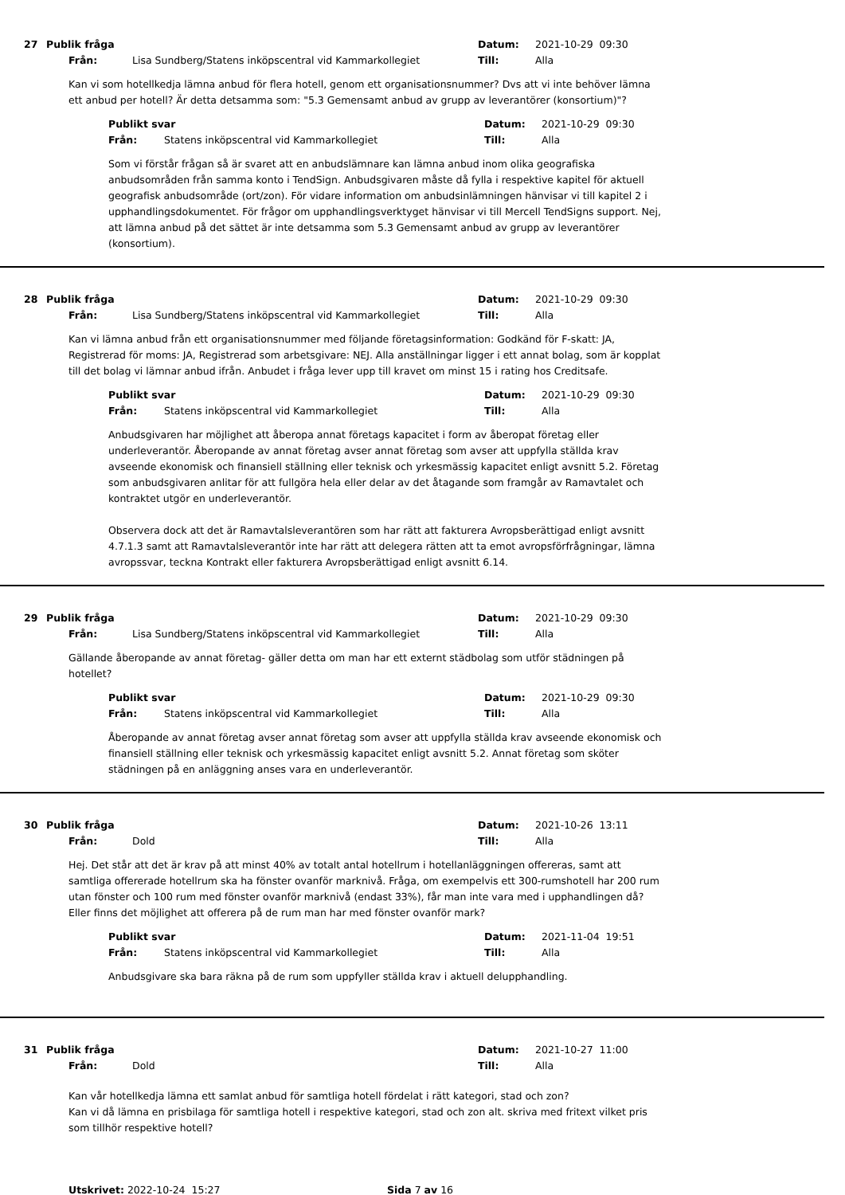27 Publik fråga Datum: 2021-10-29 09:30
Från: Lisa Sundberg/Statens inköpscentral vid Kammarkollegiet Till: Alla
Kan vi som hotellkedja lämna anbud för flera hotell, genom ett organisationsnummer? Dvs att vi inte behöver lämna ett anbud per hotell? Är detta detsamma som: "5.3 Gemensamt anbud av grupp av leverantörer (konsortium)"?
Publikt svar Datum: 2021-10-29 09:30
Från: Statens inköpscentral vid Kammarkollegiet Till: Alla
Som vi förstår frågan så är svaret att en anbudslämnare kan lämna anbud inom olika geografiska anbudsområden från samma konto i TendSign. Anbudsgivaren måste då fylla i respektive kapitel för aktuell geografisk anbudsområde (ort/zon). För vidare information om anbudsinlämningen hänvisar vi till kapitel 2 i upphandlingsdokumentet. För frågor om upphandlingsverktyget hänvisar vi till Mercell TendSigns support. Nej, att lämna anbud på det sättet är inte detsamma som 5.3 Gemensamt anbud av grupp av leverantörer (konsortium).
28 Publik fråga Datum: 2021-10-29 09:30
Från: Lisa Sundberg/Statens inköpscentral vid Kammarkollegiet Till: Alla
Kan vi lämna anbud från ett organisationsnummer med följande företagsinformation: Godkänd för F-skatt: JA, Registrerad för moms: JA, Registrerad som arbetsgivare: NEJ. Alla anställningar ligger i ett annat bolag, som är kopplat till det bolag vi lämnar anbud ifrån. Anbudet i fråga lever upp till kravet om minst 15 i rating hos Creditsafe.
Publikt svar Datum: 2021-10-29 09:30
Från: Statens inköpscentral vid Kammarkollegiet Till: Alla
Anbudsgivaren har möjlighet att åberopa annat företags kapacitet i form av åberopat företag eller underleverantör. Åberopande av annat företag avser annat företag som avser att uppfylla ställda krav avseende ekonomisk och finansiell ställning eller teknisk och yrkesmässig kapacitet enligt avsnitt 5.2. Företag som anbudsgivaren anlitar för att fullgöra hela eller delar av det åtagande som framgår av Ramavtalet och kontraktet utgör en underleverantör.
Observera dock att det är Ramavtalsleverantören som har rätt att fakturera Avropsberättigad enligt avsnitt 4.7.1.3 samt att Ramavtalsleverantör inte har rätt att delegera rätten att ta emot avropsförfrågningar, lämna avropssvar, teckna Kontrakt eller fakturera Avropsberättigad enligt avsnitt 6.14.
29 Publik fråga Datum: 2021-10-29 09:30
Från: Lisa Sundberg/Statens inköpscentral vid Kammarkollegiet Till: Alla
Gällande åberopande av annat företag- gäller detta om man har ett externt städbolag som utför städningen på hotellet?
Publikt svar Datum: 2021-10-29 09:30
Från: Statens inköpscentral vid Kammarkollegiet Till: Alla
Åberopande av annat företag avser annat företag som avser att uppfylla ställda krav avseende ekonomisk och finansiell ställning eller teknisk och yrkesmässig kapacitet enligt avsnitt 5.2. Annat företag som sköter städningen på en anläggning anses vara en underleverantör.
30 Publik fråga Datum: 2021-10-26 13:11
Från: Dold Till: Alla
Hej. Det står att det är krav på att minst 40% av totalt antal hotellrum i hotellanläggningen offereras, samt att samtliga offererade hotellrum ska ha fönster ovanför marknivå. Fråga, om exempelvis ett 300-rumshotell har 200 rum utan fönster och 100 rum med fönster ovanför marknivå (endast 33%), får man inte vara med i upphandlingen då? Eller finns det möjlighet att offerera på de rum man har med fönster ovanför mark?
Publikt svar Datum: 2021-11-04 19:51
Från: Statens inköpscentral vid Kammarkollegiet Till: Alla
Anbudsgivare ska bara räkna på de rum som uppfyller ställda krav i aktuell delupphandling.
31 Publik fråga Datum: 2021-10-27 11:00
Från: Dold Till: Alla
Kan vår hotellkedja lämna ett samlat anbud för samtliga hotell fördelat i rätt kategori, stad och zon?
Kan vi då lämna en prisbilaga för samtliga hotell i respektive kategori, stad och zon alt. skriva med fritext vilket pris som tillhör respektive hotell?
Utskrivet: 2022-10-24 15:27 Sida 7 av 16